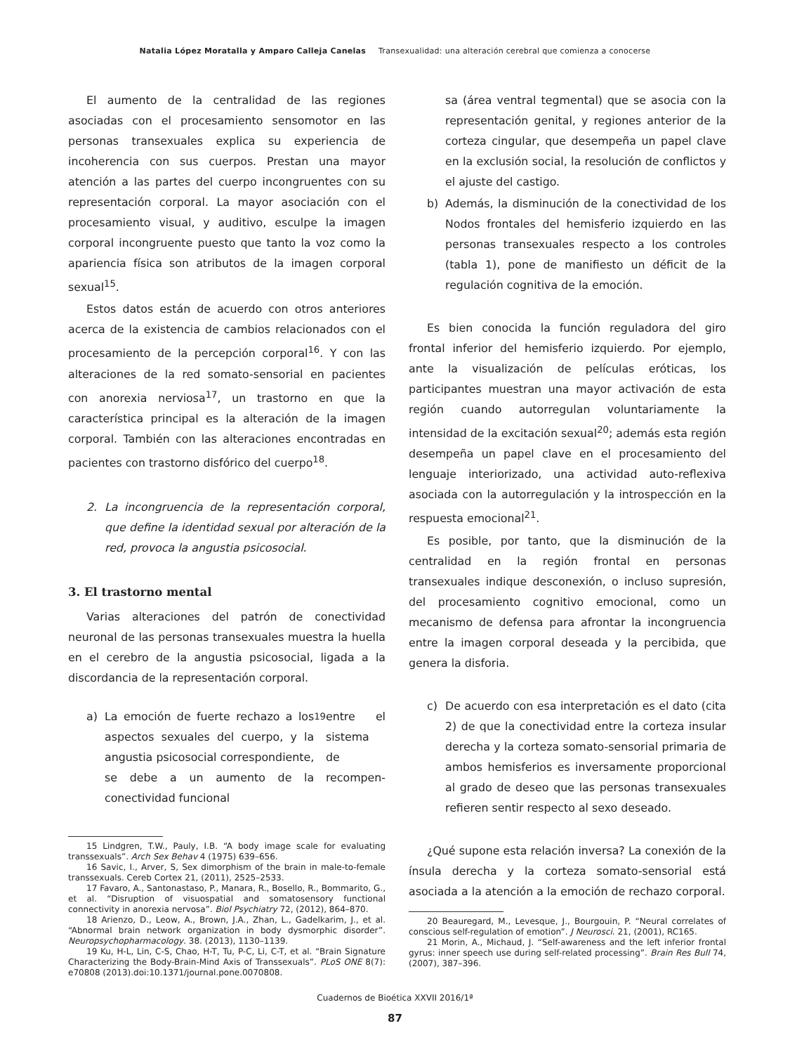Natalia López Moratalla y Amparo Calleja Canelas Transexualidad: una alteración cerebral que comienza a conocerse
El aumento de la centralidad de las regiones asociadas con el procesamiento sensomotor en las personas transexuales explica su experiencia de incoherencia con sus cuerpos. Prestan una mayor atención a las partes del cuerpo incongruentes con su representación corporal. La mayor asociación con el procesamiento visual, y auditivo, esculpe la imagen corporal incongruente puesto que tanto la voz como la apariencia física son atributos de la imagen corporal sexual<sup>15</sup>.
Estos datos están de acuerdo con otros anteriores acerca de la existencia de cambios relacionados con el procesamiento de la percepción corporal<sup>16</sup>. Y con las alteraciones de la red somato-sensorial en pacientes con anorexia nerviosa<sup>17</sup>, un trastorno en que la característica principal es la alteración de la imagen corporal. También con las alteraciones encontradas en pacientes con trastorno disfórico del cuerpo<sup>18</sup>.
2. La incongruencia de la representación corporal, que define la identidad sexual por alteración de la red, provoca la angustia psicosocial.
3. El trastorno mental
Varias alteraciones del patrón de conectividad neuronal de las personas transexuales muestra la huella en el cerebro de la angustia psicosocial, ligada a la discordancia de la representación corporal.
a) La emoción de fuerte rechazo a los aspectos sexuales del cuerpo, y la angustia psicosocial correspondiente, se debe a un aumento de la conectividad funcional<sup>19</sup> entre el sistema de recompen-
15 Lindgren, T.W., Pauly, I.B. “A body image scale for evaluating transsexuals”. Arch Sex Behav 4 (1975) 639–656.
16 Savic, I., Arver, S, Sex dimorphism of the brain in male-to-female transsexuals. Cereb Cortex 21, (2011), 2525–2533.
17 Favaro, A., Santonastaso, P., Manara, R., Bosello, R., Bommarito, G., et al. “Disruption of visuospatial and somatosensory functional connectivity in anorexia nervosa”. Biol Psychiatry 72, (2012), 864–870.
18 Arienzo, D., Leow, A., Brown, J.A., Zhan, L., Gadelkarim, J., et al. “Abnormal brain network organization in body dysmorphic disorder”. Neuropsychopharmacology. 38. (2013), 1130–1139.
19 Ku, H-L, Lin, C-S, Chao, H-T, Tu, P-C, Li, C-T, et al. “Brain Signature Characterizing the Body-Brain-Mind Axis of Transsexuals”. PLoS ONE 8(7): e70808 (2013).doi:10.1371/journal.pone.0070808.
sa (área ventral tegmental) que se asocia con la representación genital, y regiones anterior de la corteza cingular, que desempeña un papel clave en la exclusión social, la resolución de conflictos y el ajuste del castigo.
b) Además, la disminución de la conectividad de los Nodos frontales del hemisferio izquierdo en las personas transexuales respecto a los controles (tabla 1), pone de manifiesto un déficit de la regulación cognitiva de la emoción.
Es bien conocida la función reguladora del giro frontal inferior del hemisferio izquierdo. Por ejemplo, ante la visualización de películas eróticas, los participantes muestran una mayor activación de esta región cuando autorregulan voluntariamente la intensidad de la excitación sexual<sup>20</sup>; además esta región desempeña un papel clave en el procesamiento del lenguaje interiorizado, una actividad auto-reflexiva asociada con la autorregulación y la introspección en la respuesta emocional<sup>21</sup>.
Es posible, por tanto, que la disminución de la centralidad en la región frontal en personas transexuales indique desconexión, o incluso supresión, del procesamiento cognitivo emocional, como un mecanismo de defensa para afrontar la incongruencia entre la imagen corporal deseada y la percibida, que genera la disforia.
c) De acuerdo con esa interpretación es el dato (cita 2) de que la conectividad entre la corteza insular derecha y la corteza somato-sensorial primaria de ambos hemisferios es inversamente proporcional al grado de deseo que las personas transexuales refieren sentir respecto al sexo deseado.
¿Qué supone esta relación inversa? La conexión de la ínsula derecha y la corteza somato-sensorial está asociada a la atención a la emoción de rechazo corporal.
20 Beauregard, M., Levesque, J., Bourgouin, P. “Neural correlates of conscious self-regulation of emotion”. J Neurosci. 21, (2001), RC165.
21 Morin, A., Michaud, J. “Self-awareness and the left inferior frontal gyrus: inner speech use during self-related processing”. Brain Res Bull 74, (2007), 387–396.
Cuadernos de Bioética XXVII 2016/1ª
87